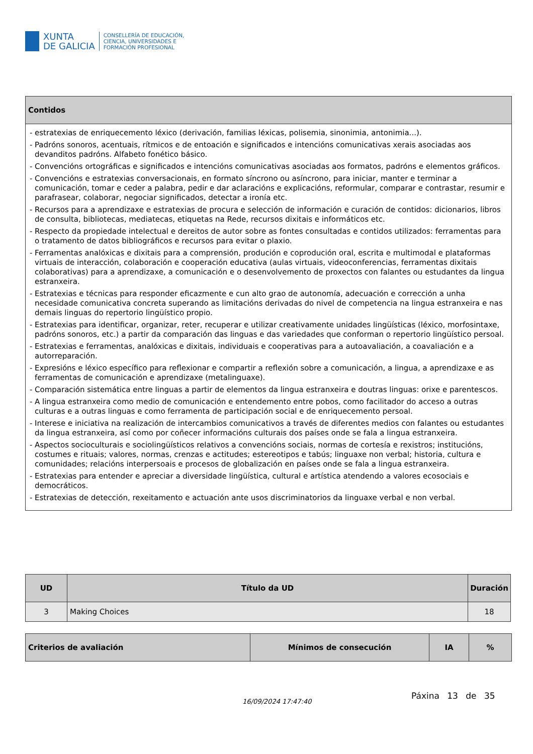XUNTA
DE GALICIA
CONSELLERÍA DE EDUCACIÓN,
CIENCIA, UNIVERSIDADES E
FORMACIÓN PROFESIONAL
| Contidos |
| --- |
| - estratexias de enriquecemento léxico (derivación, familias léxicas, polisemia, sinonimia, antonimia...). - Padróns sonoros, acentuais, rítmicos e de entoación e significados e intencións comunicativas xerais asociadas aos devanditos padróns. Alfabeto fonético básico. - Convencións ortográficas e significados e intencións comunicativas asociadas aos formatos, padróns e elementos gráficos. - Convencións e estratexias conversacionais, en formato síncrono ou asíncrono, para iniciar, manter e terminar a comunicación, tomar e ceder a palabra, pedir e dar aclaracións e explicacións, reformular, comparar e contrastar, resumir e parafrasear, colaborar, negociar significados, detectar a ironía etc. - Recursos para a aprendizaxe e estratexias de procura e selección de información e curación de contidos: dicionarios, libros de consulta, bibliotecas, mediatecas, etiquetas na Rede, recursos dixitais e informáticos etc. - Respecto da propiedade intelectual e dereitos de autor sobre as fontes consultadas e contidos utilizados: ferramentas para o tratamento de datos bibliográficos e recursos para evitar o plaxio. - Ferramentas analóxicas e dixitais para a comprensión, produción e coprodución oral, escrita e multimodal e plataformas virtuais de interacción, colaboración e cooperación educativa (aulas virtuais, videoconferencias, ferramentas dixitais colaborativas) para a aprendizaxe, a comunicación e o desenvolvemento de proxectos con falantes ou estudantes da lingua estranxeira. - Estratexias e técnicas para responder eficazmente e cun alto grao de autonomía, adecuación e corrección a unha necesidade comunicativa concreta superando as limitacións derivadas do nivel de competencia na lingua estranxeira e nas demais linguas do repertorio lingüístico propio. - Estratexias para identificar, organizar, reter, recuperar e utilizar creativamente unidades lingüísticas (léxico, morfosintaxe, padróns sonoros, etc.) a partir da comparación das linguas e das variedades que conforman o repertorio lingüístico persoal. - Estratexias e ferramentas, analóxicas e dixitais, individuais e cooperativas para a autoavaliación, a coavaliación e a autorreparación. - Expresións e léxico específico para reflexionar e compartir a reflexión sobre a comunicación, a lingua, a aprendizaxe e as ferramentas de comunicación e aprendizaxe (metalinguaxe). - Comparación sistemática entre linguas a partir de elementos da lingua estranxeira e doutras linguas: orixe e parentescos. - A lingua estranxeira como medio de comunicación e entendemento entre pobos, como facilitador do acceso a outras culturas e a outras linguas e como ferramenta de participación social e de enriquecemento persoal. - Interese e iniciativa na realización de intercambios comunicativos a través de diferentes medios con falantes ou estudantes da lingua estranxeira, así como por coñecer informacións culturais dos países onde se fala a lingua estranxeira. - Aspectos socioculturais e sociolingüísticos relativos a convencións sociais, normas de cortesía e rexistros; institucións, costumes e rituais; valores, normas, crenzas e actitudes; estereotipos e tabús; linguaxe non verbal; historia, cultura e comunidades; relacións interpersoais e procesos de globalización en países onde se fala a lingua estranxeira. - Estratexias para entender e apreciar a diversidade lingüística, cultural e artística atendendo a valores ecosociais e democráticos. - Estratexias de detección, rexeitamento e actuación ante usos discriminatorios da linguaxe verbal e non verbal. |
| UD | Título da UD | Duración |
| --- | --- | --- |
| 3 | Making Choices | 18 |
| Criterios de avaliación | Mínimos de consecución | IA | % |
| --- | --- | --- | --- |
16/09/2024 17:47:40
Páxina 13 de 35